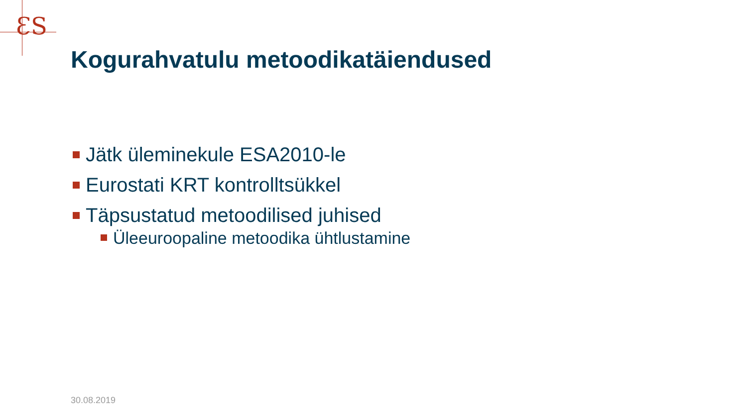ƐS
Kogurahvatulu metoodikatäiendused
Jätk üleminekule ESA2010-le
Eurostati KRT kontrolltsükkel
Täpsustatud metoodilised juhised
Üleeuroopaline metoodika ühtlustamine
30.08.2019